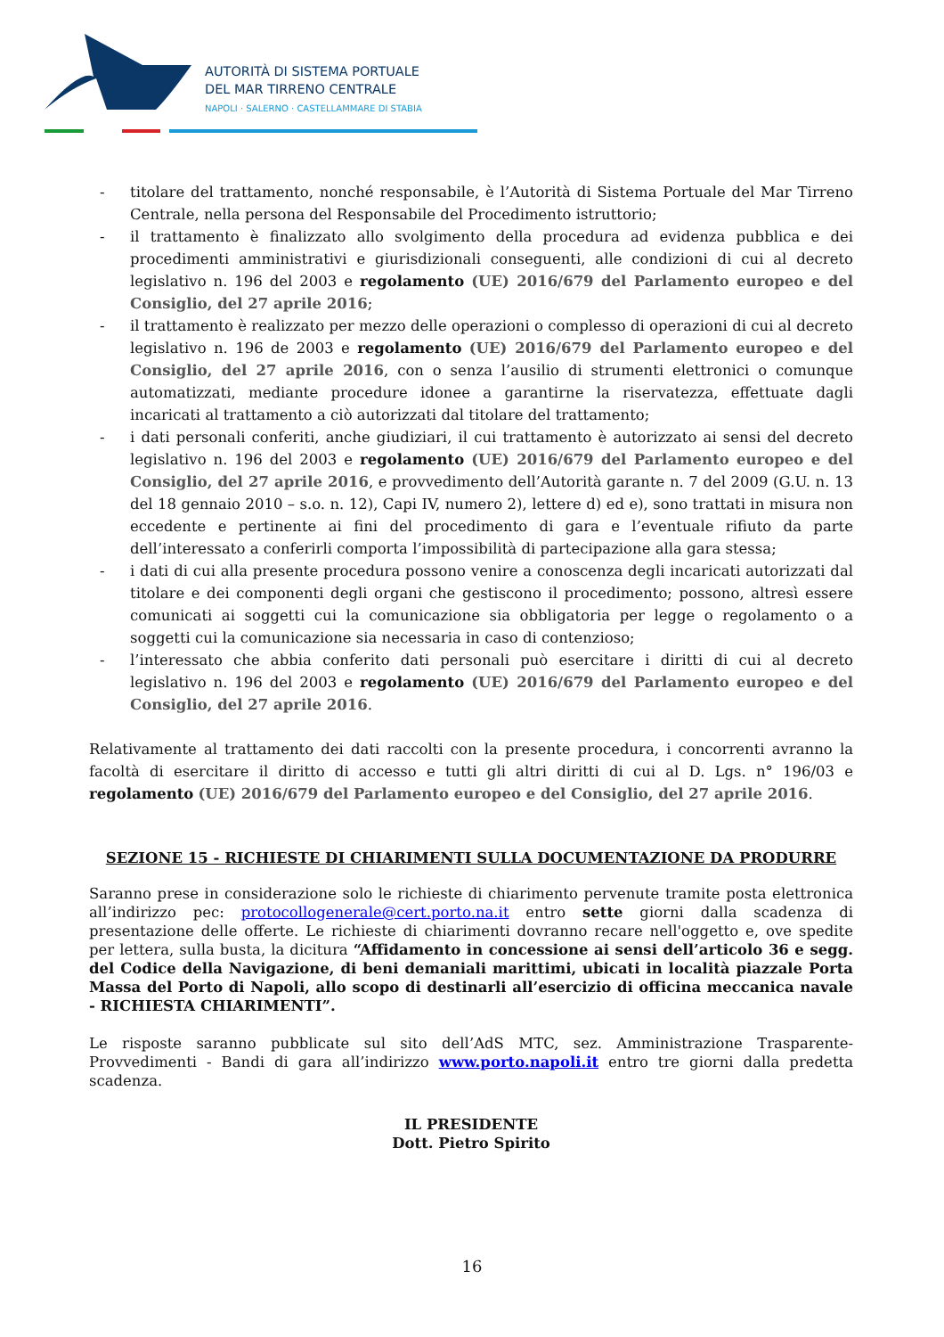AUTORITÀ DI SISTEMA PORTUALE
DEL MAR TIRRENO CENTRALE
NAPOLI · SALERNO · CASTELLAMMARE DI STABIA
- titolare del trattamento, nonché responsabile, è l’Autorità di Sistema Portuale del Mar Tirreno Centrale, nella persona del Responsabile del Procedimento istruttorio;
- il trattamento è finalizzato allo svolgimento della procedura ad evidenza pubblica e dei procedimenti amministrativi e giurisdizionali conseguenti, alle condizioni di cui al decreto legislativo n. 196 del 2003 e regolamento (UE) 2016/679 del Parlamento europeo e del Consiglio, del 27 aprile 2016;
- il trattamento è realizzato per mezzo delle operazioni o complesso di operazioni di cui al decreto legislativo n. 196 de 2003 e regolamento (UE) 2016/679 del Parlamento europeo e del Consiglio, del 27 aprile 2016, con o senza l’ausilio di strumenti elettronici o comunque automatizzati, mediante procedure idonee a garantirne la riservatezza, effettuate dagli incaricati al trattamento a ciò autorizzati dal titolare del trattamento;
- i dati personali conferiti, anche giudiziari, il cui trattamento è autorizzato ai sensi del decreto legislativo n. 196 del 2003 e regolamento (UE) 2016/679 del Parlamento europeo e del Consiglio, del 27 aprile 2016, e provvedimento dell’Autorità garante n. 7 del 2009 (G.U. n. 13 del 18 gennaio 2010 – s.o. n. 12), Capi IV, numero 2), lettere d) ed e), sono trattati in misura non eccedente e pertinente ai fini del procedimento di gara e l’eventuale rifiuto da parte dell’interessato a conferirli comporta l’impossibilità di partecipazione alla gara stessa;
- i dati di cui alla presente procedura possono venire a conoscenza degli incaricati autorizzati dal titolare e dei componenti degli organi che gestiscono il procedimento; possono, altresì essere comunicati ai soggetti cui la comunicazione sia obbligatoria per legge o regolamento o a soggetti cui la comunicazione sia necessaria in caso di contenzioso;
- l’interessato che abbia conferito dati personali può esercitare i diritti di cui al decreto legislativo n. 196 del 2003 e regolamento (UE) 2016/679 del Parlamento europeo e del Consiglio, del 27 aprile 2016.
Relativamente al trattamento dei dati raccolti con la presente procedura, i concorrenti avranno la facoltà di esercitare il diritto di accesso e tutti gli altri diritti di cui al D. Lgs. n° 196/03 e regolamento (UE) 2016/679 del Parlamento europeo e del Consiglio, del 27 aprile 2016.
SEZIONE 15 - RICHIESTE DI CHIARIMENTI SULLA DOCUMENTAZIONE DA PRODURRE
Saranno prese in considerazione solo le richieste di chiarimento pervenute tramite posta elettronica all’indirizzo pec: protocollogenerale@cert.porto.na.it entro sette giorni dalla scadenza di presentazione delle offerte. Le richieste di chiarimenti dovranno recare nell'oggetto e, ove spedite per lettera, sulla busta, la dicitura “Affidamento in concessione ai sensi dell’articolo 36 e segg. del Codice della Navigazione, di beni demaniali marittimi, ubicati in località piazzale Porta Massa del Porto di Napoli, allo scopo di destinarli all’esercizio di officina meccanica navale - RICHIESTA CHIARIMENTI”.
Le risposte saranno pubblicate sul sito dell’AdS MTC, sez. Amministrazione Trasparente-Provvedimenti - Bandi di gara all’indirizzo www.porto.napoli.it entro tre giorni dalla predetta scadenza.
IL PRESIDENTE
Dott. Pietro Spirito
16